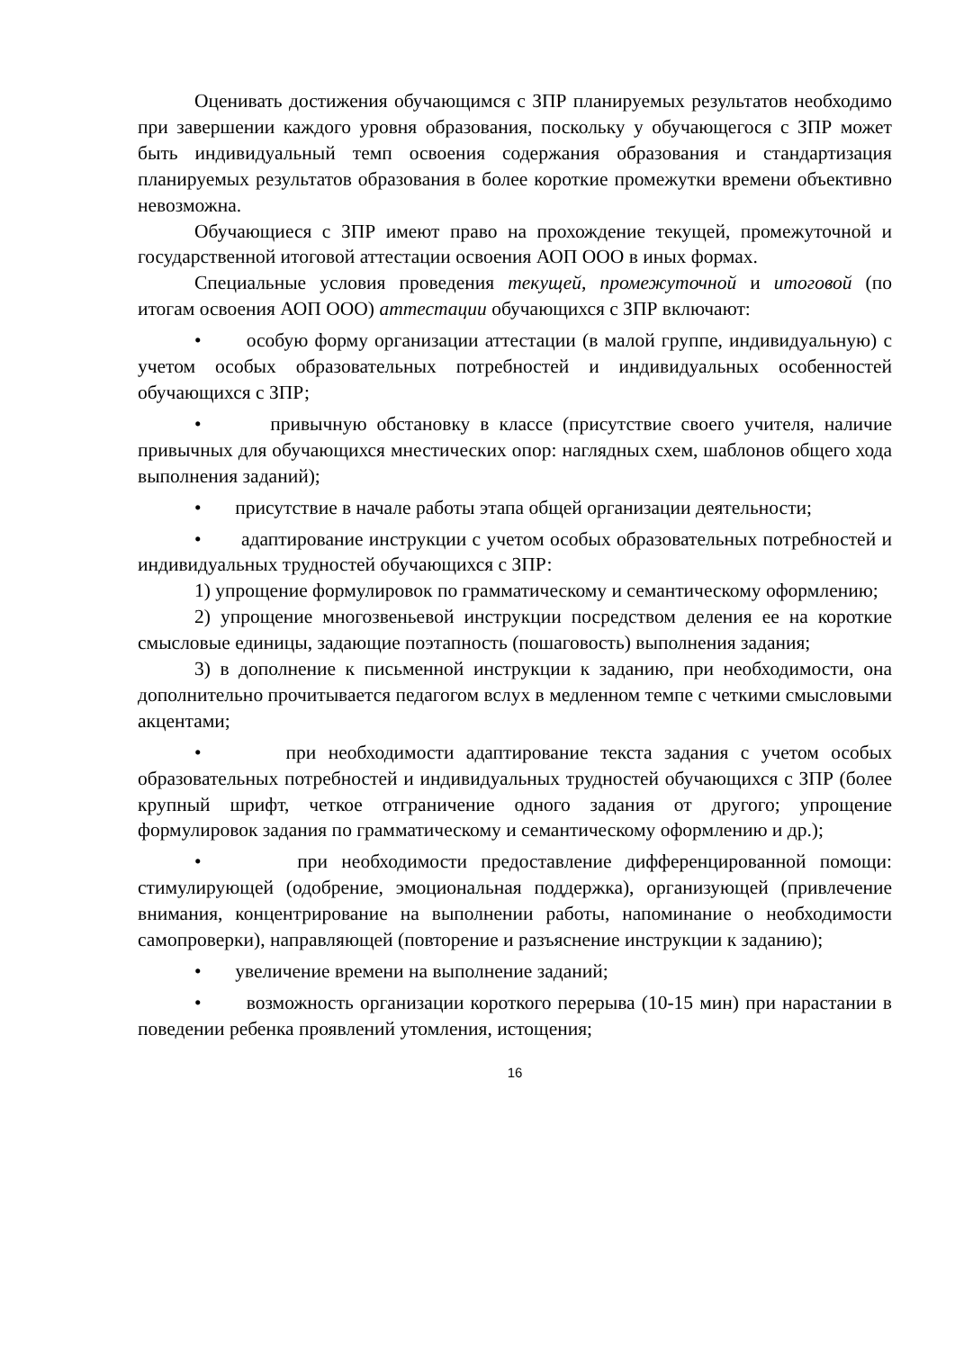Оценивать достижения обучающимся с ЗПР планируемых результатов необходимо при завершении каждого уровня образования, поскольку у обучающегося с ЗПР может быть индивидуальный темп освоения содержания образования и стандартизация планируемых результатов образования в более короткие промежутки времени объективно невозможна.
Обучающиеся с ЗПР имеют право на прохождение текущей, промежуточной и государственной итоговой аттестации освоения АОП ООО в иных формах.
Специальные условия проведения текущей, промежуточной и итоговой (по итогам освоения АОП ООО) аттестации обучающихся с ЗПР включают:
• особую форму организации аттестации (в малой группе, индивидуальную) с учетом особых образовательных потребностей и индивидуальных особенностей обучающихся с ЗПР;
• привычную обстановку в классе (присутствие своего учителя, наличие привычных для обучающихся мнестических опор: наглядных схем, шаблонов общего хода выполнения заданий);
• присутствие в начале работы этапа общей организации деятельности;
• адаптирование инструкции с учетом особых образовательных потребностей и индивидуальных трудностей обучающихся с ЗПР:
1) упрощение формулировок по грамматическому и семантическому оформлению;
2) упрощение многозвеньевой инструкции посредством деления ее на короткие смысловые единицы, задающие поэтапность (пошаговость) выполнения задания;
3) в дополнение к письменной инструкции к заданию, при необходимости, она дополнительно прочитывается педагогом вслух в медленном темпе с четкими смысловыми акцентами;
• при необходимости адаптирование текста задания с учетом особых образовательных потребностей и индивидуальных трудностей обучающихся с ЗПР (более крупный шрифт, четкое отграничение одного задания от другого; упрощение формулировок задания по грамматическому и семантическому оформлению и др.);
• при необходимости предоставление дифференцированной помощи: стимулирующей (одобрение, эмоциональная поддержка), организующей (привлечение внимания, концентрирование на выполнении работы, напоминание о необходимости самопроверки), направляющей (повторение и разъяснение инструкции к заданию);
• увеличение времени на выполнение заданий;
• возможность организации короткого перерыва (10-15 мин) при нарастании в поведении ребенка проявлений утомления, истощения;
16